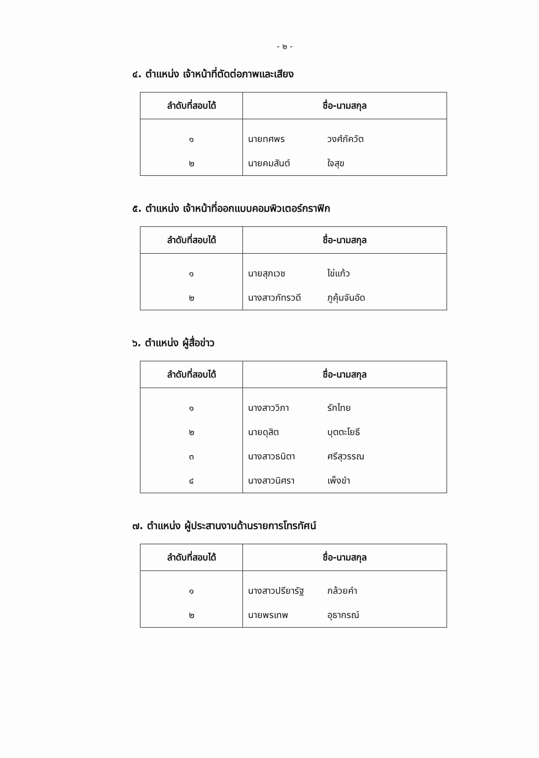- ๒ -
๔. ตำแหน่ง เจ้าหน้าที่ตัดต่อภาพและเสียง
| ลำดับที่สอบได้ | ชื่อ-นามสกุล | |
| --- | --- | --- |
| ๑ | นายทศพร | วงศ์ภัควัต |
| ๒ | นายคมสันต์ | ใจสุข |
๕. ตำแหน่ง เจ้าหน้าที่ออกแบบคอมพิวเตอร์กราฟิก
| ลำดับที่สอบได้ | ชื่อ-นามสกุล | |
| --- | --- | --- |
| ๑ | นายสุภเวช | ไข่แก้ว |
| ๒ | นางสาวภัทรวดี | ภูคุ้มจันอัด |
๖. ตำแหน่ง ผู้สื่อข่าว
| ลำดับที่สอบได้ | ชื่อ-นามสกุล | |
| --- | --- | --- |
| ๑ | นางสาววิภา | รักไทย |
| ๒ | นายดุสิต | บุตตะโยธี |
| ๓ | นางสาวธนิตา | ศรีสุวรรณ |
| ๔ | นางสาวนิศรา | เพ็งขำ |
๗. ตำแหน่ง ผู้ประสานงานด้านรายการโทรทัศน์
| ลำดับที่สอบได้ | ชื่อ-นามสกุล | |
| --- | --- | --- |
| ๑ | นางสาวปรียารัฐ | กล้วยคำ |
| ๒ | นายพรเทพ | อุธากรณ์ |